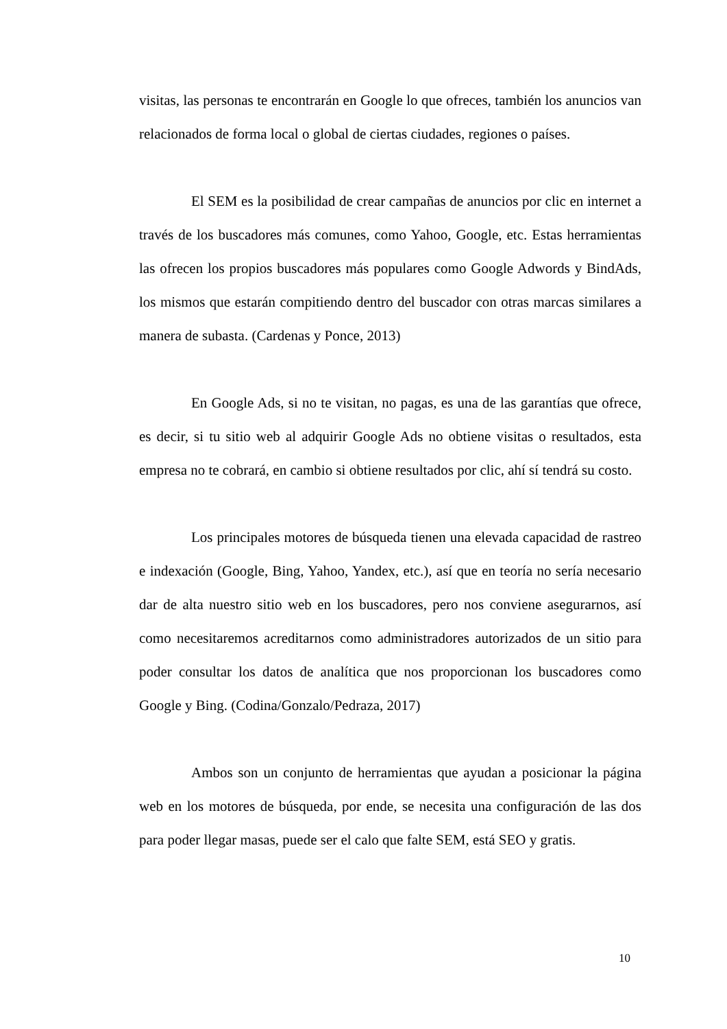visitas, las personas te encontrarán en Google lo que ofreces, también los anuncios van relacionados de forma local o global de ciertas ciudades, regiones o países.
El SEM es la posibilidad de crear campañas de anuncios por clic en internet a través de los buscadores más comunes, como Yahoo, Google, etc. Estas herramientas las ofrecen los propios buscadores más populares como Google Adwords y BindAds, los mismos que estarán compitiendo dentro del buscador con otras marcas similares a manera de subasta. (Cardenas y Ponce, 2013)
En Google Ads, si no te visitan, no pagas, es una de las garantías que ofrece, es decir, si tu sitio web al adquirir Google Ads no obtiene visitas o resultados, esta empresa no te cobrará, en cambio si obtiene resultados por clic, ahí sí tendrá su costo.
Los principales motores de búsqueda tienen una elevada capacidad de rastreo e indexación (Google, Bing, Yahoo, Yandex, etc.), así que en teoría no sería necesario dar de alta nuestro sitio web en los buscadores, pero nos conviene asegurarnos, así como necesitaremos acreditarnos como administradores autorizados de un sitio para poder consultar los datos de analítica que nos proporcionan los buscadores como Google y Bing. (Codina/Gonzalo/Pedraza, 2017)
Ambos son un conjunto de herramientas que ayudan a posicionar la página web en los motores de búsqueda, por ende, se necesita una configuración de las dos para poder llegar masas, puede ser el calo que falte SEM, está SEO y gratis.
10